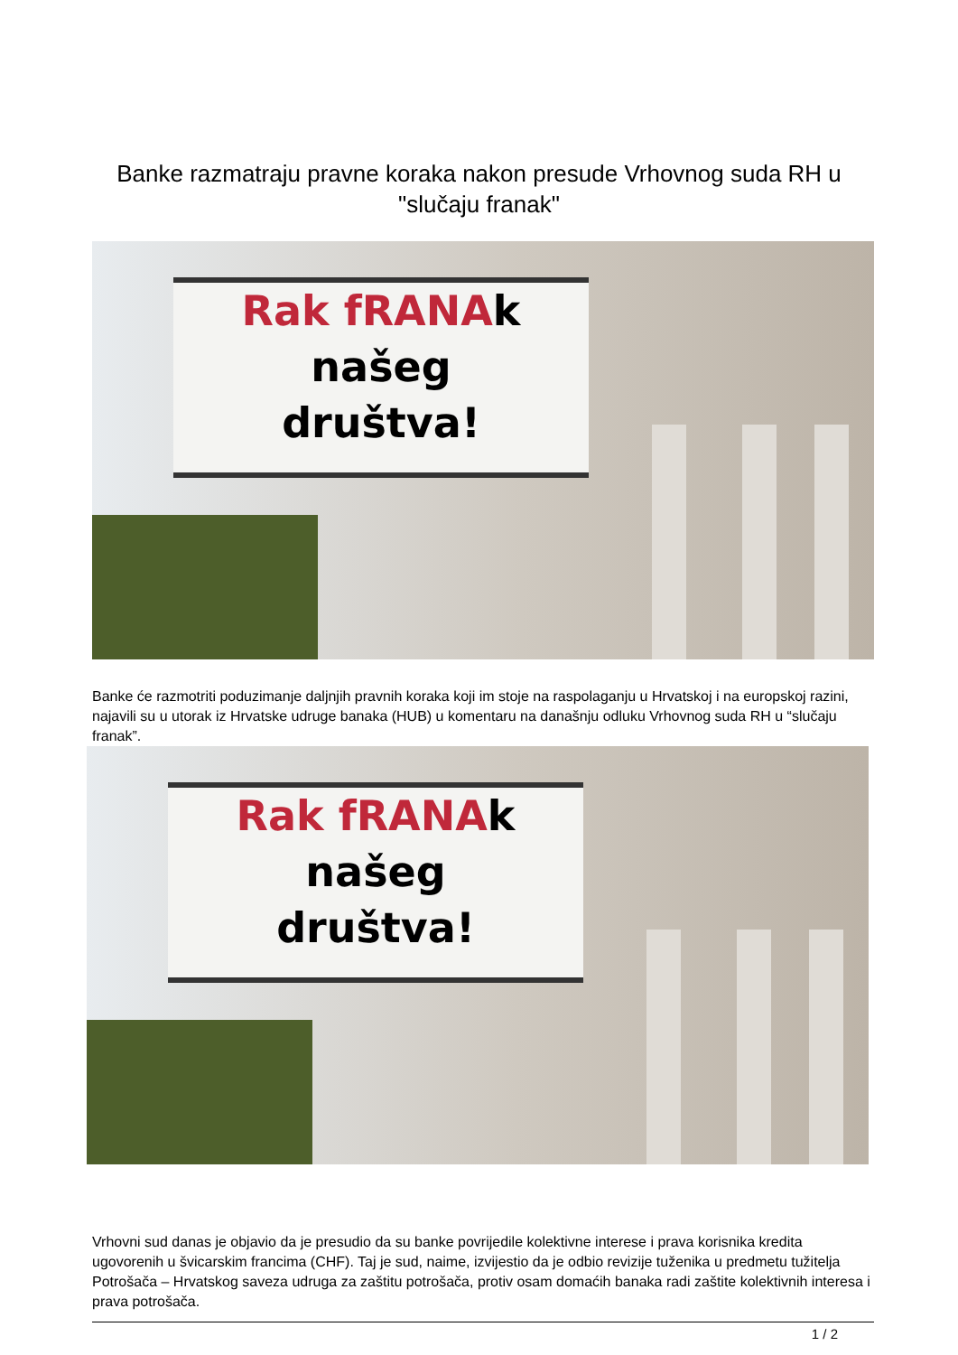Banke razmatraju pravne koraka nakon presude Vrhovnog suda RH u "slučaju franak"
Rak fRANAk
našeg
društva!
Banke će razmotriti poduzimanje daljnjih pravnih koraka koji im stoje na raspolaganju u Hrvatskoj i na europskoj razini, najavili su u utorak iz Hrvatske udruge banaka (HUB) u komentaru na današnju odluku Vrhovnog suda RH u “slučaju franak”.
Rak fRANAk
našeg
društva!
Vrhovni sud danas je objavio da je presudio da su banke povrijedile kolektivne interese i prava korisnika kredita ugovorenih u švicarskim francima (CHF). Taj je sud, naime, izvijestio da je odbio revizije tuženika u predmetu tužitelja Potrošača – Hrvatskog saveza udruga za zaštitu potrošača, protiv osam domaćih banaka radi zaštite kolektivnih interesa i prava potrošača.
1 / 2